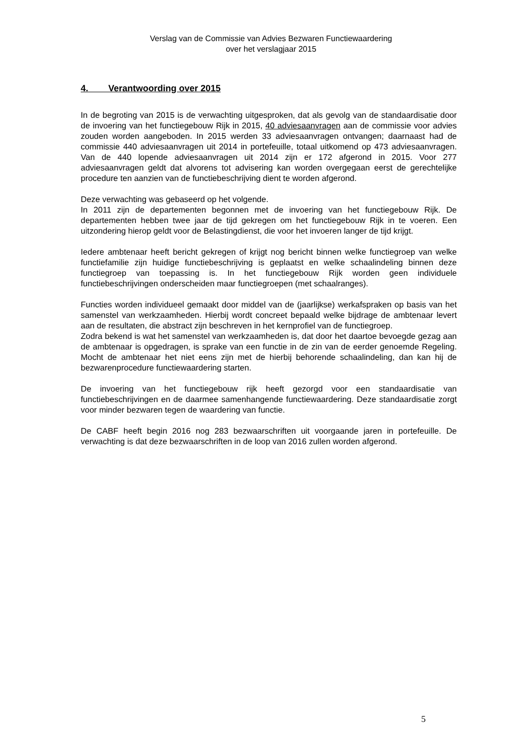Verslag van de Commissie van Advies Bezwaren Functiewaardering
over het verslagjaar 2015
4. Verantwoording over 2015
In de begroting van 2015 is de verwachting uitgesproken, dat als gevolg van de standaardisatie door de invoering van het functiegebouw Rijk in 2015, 40 adviesaanvragen aan de commissie voor advies zouden worden aangeboden. In 2015 werden 33 adviesaanvragen ontvangen; daarnaast had de commissie 440 adviesaanvragen uit 2014 in portefeuille, totaal uitkomend op 473 adviesaanvragen. Van de 440 lopende adviesaanvragen uit 2014 zijn er 172 afgerond in 2015. Voor 277 adviesaanvragen geldt dat alvorens tot advisering kan worden overgegaan eerst de gerechtelijke procedure ten aanzien van de functiebeschrijving dient te worden afgerond.
Deze verwachting was gebaseerd op het volgende.
In 2011 zijn de departementen begonnen met de invoering van het functiegebouw Rijk. De departementen hebben twee jaar de tijd gekregen om het functiegebouw Rijk in te voeren. Een uitzondering hierop geldt voor de Belastingdienst, die voor het invoeren langer de tijd krijgt.
Iedere ambtenaar heeft bericht gekregen of krijgt nog bericht binnen welke functiegroep van welke functiefamilie zijn huidige functiebeschrijving is geplaatst en welke schaalindeling binnen deze functiegroep van toepassing is. In het functiegebouw Rijk worden geen individuele functiebeschrijvingen onderscheiden maar functiegroepen (met schaalranges).
Functies worden individueel gemaakt door middel van de (jaarlijkse) werkafspraken op basis van het samenstel van werkzaamheden. Hierbij wordt concreet bepaald welke bijdrage de ambtenaar levert aan de resultaten, die abstract zijn beschreven in het kernprofiel van de functiegroep.
Zodra bekend is wat het samenstel van werkzaamheden is, dat door het daartoe bevoegde gezag aan de ambtenaar is opgedragen, is sprake van een functie in de zin van de eerder genoemde Regeling. Mocht de ambtenaar het niet eens zijn met de hierbij behorende schaalindeling, dan kan hij de bezwarenprocedure functiewaardering starten.
De invoering van het functiegebouw rijk heeft gezorgd voor een standaardisatie van functiebeschrijvingen en de daarmee samenhangende functiewaardering. Deze standaardisatie zorgt voor minder bezwaren tegen de waardering van functie.
De CABF heeft begin 2016 nog 283 bezwaarschriften uit voorgaande jaren in portefeuille. De verwachting is dat deze bezwaarschriften in de loop van 2016 zullen worden afgerond.
5